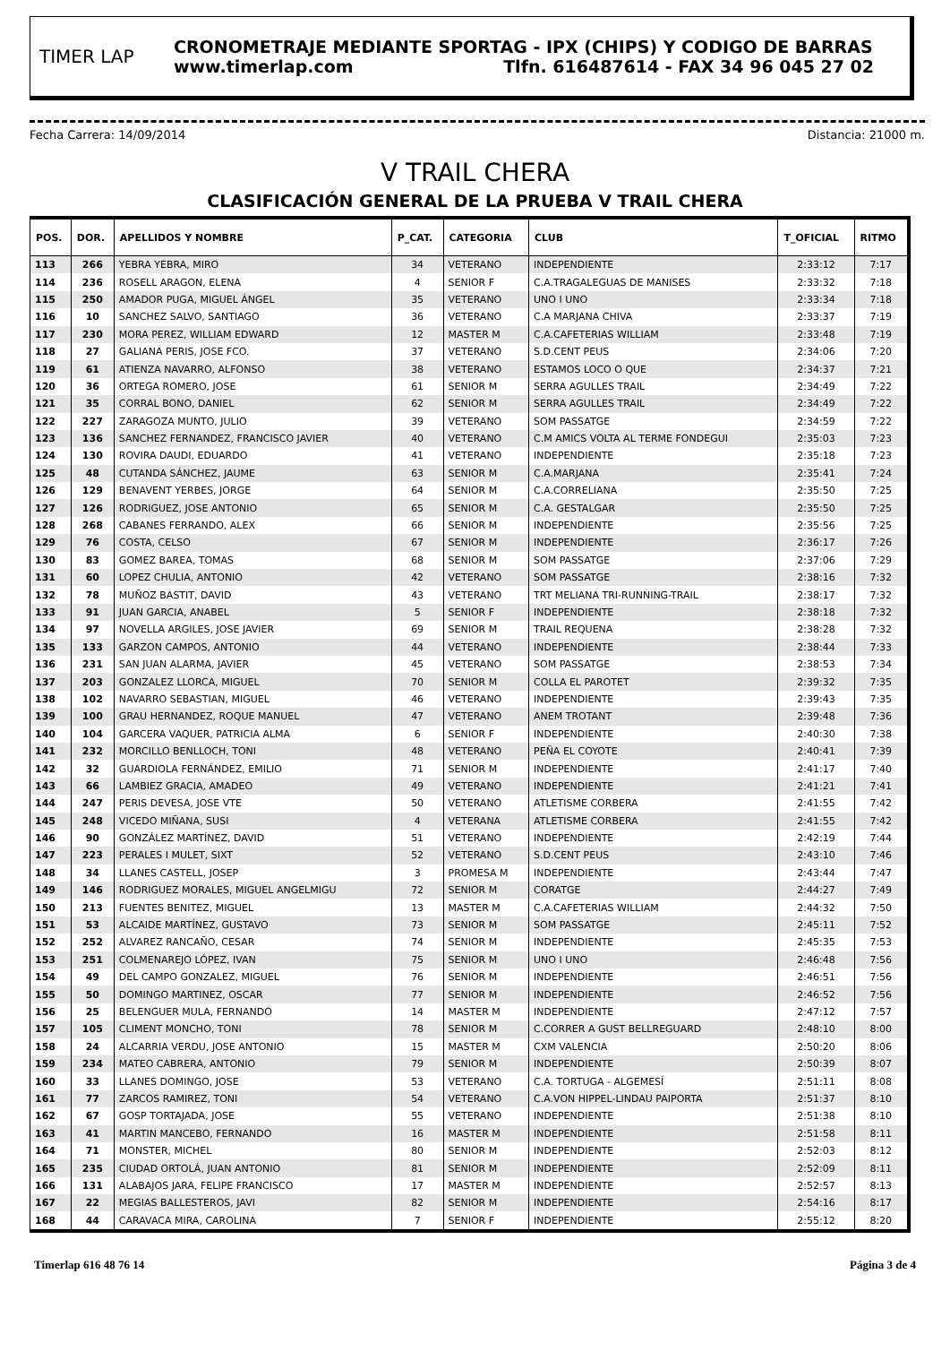TIMER LAP
CRONOMETRAJE MEDIANTE SPORTAG - IPX (CHIPS) Y CODIGO DE BARRAS
www.timerlap.com Tlfn. 616487614 - FAX 34 96 045 27 02
Fecha Carrera: 14/09/2014 Distancia: 21000 m.
V TRAIL CHERA
CLASIFICACIÓN GENERAL DE LA PRUEBA V TRAIL CHERA
| POS. | DOR. | APELLIDOS Y NOMBRE | P_CAT. | CATEGORIA | CLUB | T_OFICIAL | RITMO |
| --- | --- | --- | --- | --- | --- | --- | --- |
| 113 | 266 | YEBRA YEBRA, MIRO | 34 | VETERANO | INDEPENDIENTE | 2:33:12 | 7:17 |
| 114 | 236 | ROSELL ARAGON, ELENA | 4 | SENIOR F | C.A.TRAGALEGUAS DE MANISES | 2:33:32 | 7:18 |
| 115 | 250 | AMADOR PUGA, MIGUEL ÁNGEL | 35 | VETERANO | UNO I UNO | 2:33:34 | 7:18 |
| 116 | 10 | SANCHEZ SALVO, SANTIAGO | 36 | VETERANO | C.A MARJANA CHIVA | 2:33:37 | 7:19 |
| 117 | 230 | MORA PEREZ, WILLIAM EDWARD | 12 | MASTER M | C.A.CAFETERIAS WILLIAM | 2:33:48 | 7:19 |
| 118 | 27 | GALIANA PERIS, JOSE FCO. | 37 | VETERANO | S.D.CENT PEUS | 2:34:06 | 7:20 |
| 119 | 61 | ATIENZA NAVARRO, ALFONSO | 38 | VETERANO | ESTAMOS LOCO O QUE | 2:34:37 | 7:21 |
| 120 | 36 | ORTEGA ROMERO, JOSE | 61 | SENIOR M | SERRA AGULLES TRAIL | 2:34:49 | 7:22 |
| 121 | 35 | CORRAL BONO, DANIEL | 62 | SENIOR M | SERRA AGULLES TRAIL | 2:34:49 | 7:22 |
| 122 | 227 | ZARAGOZA MUNTO, JULIO | 39 | VETERANO | SOM PASSATGE | 2:34:59 | 7:22 |
| 123 | 136 | SANCHEZ FERNANDEZ, FRANCISCO JAVIER | 40 | VETERANO | C.M AMICS VOLTA AL TERME FONDEGUI | 2:35:03 | 7:23 |
| 124 | 130 | ROVIRA DAUDI, EDUARDO | 41 | VETERANO | INDEPENDIENTE | 2:35:18 | 7:23 |
| 125 | 48 | CUTANDA SÁNCHEZ, JAUME | 63 | SENIOR M | C.A.MARJANA | 2:35:41 | 7:24 |
| 126 | 129 | BENAVENT YERBES, JORGE | 64 | SENIOR M | C.A.CORRELIANA | 2:35:50 | 7:25 |
| 127 | 126 | RODRIGUEZ, JOSE ANTONIO | 65 | SENIOR M | C.A. GESTALGAR | 2:35:50 | 7:25 |
| 128 | 268 | CABANES FERRANDO, ALEX | 66 | SENIOR M | INDEPENDIENTE | 2:35:56 | 7:25 |
| 129 | 76 | COSTA, CELSO | 67 | SENIOR M | INDEPENDIENTE | 2:36:17 | 7:26 |
| 130 | 83 | GOMEZ BAREA, TOMAS | 68 | SENIOR M | SOM PASSATGE | 2:37:06 | 7:29 |
| 131 | 60 | LOPEZ CHULIA, ANTONIO | 42 | VETERANO | SOM PASSATGE | 2:38:16 | 7:32 |
| 132 | 78 | MUÑOZ BASTIT, DAVID | 43 | VETERANO | TRT MELIANA TRI-RUNNING-TRAIL | 2:38:17 | 7:32 |
| 133 | 91 | JUAN GARCIA, ANABEL | 5 | SENIOR F | INDEPENDIENTE | 2:38:18 | 7:32 |
| 134 | 97 | NOVELLA ARGILES, JOSE JAVIER | 69 | SENIOR M | TRAIL REQUENA | 2:38:28 | 7:32 |
| 135 | 133 | GARZON CAMPOS, ANTONIO | 44 | VETERANO | INDEPENDIENTE | 2:38:44 | 7:33 |
| 136 | 231 | SAN JUAN ALARMA, JAVIER | 45 | VETERANO | SOM PASSATGE | 2:38:53 | 7:34 |
| 137 | 203 | GONZALEZ LLORCA, MIGUEL | 70 | SENIOR M | COLLA EL PAROTET | 2:39:32 | 7:35 |
| 138 | 102 | NAVARRO SEBASTIAN, MIGUEL | 46 | VETERANO | INDEPENDIENTE | 2:39:43 | 7:35 |
| 139 | 100 | GRAU HERNANDEZ, ROQUE MANUEL | 47 | VETERANO | ANEM TROTANT | 2:39:48 | 7:36 |
| 140 | 104 | GARCERA VAQUER, PATRICIA ALMA | 6 | SENIOR F | INDEPENDIENTE | 2:40:30 | 7:38 |
| 141 | 232 | MORCILLO BENLLOCH, TONI | 48 | VETERANO | PEÑA EL COYOTE | 2:40:41 | 7:39 |
| 142 | 32 | GUARDIOLA FERNÁNDEZ, EMILIO | 71 | SENIOR M | INDEPENDIENTE | 2:41:17 | 7:40 |
| 143 | 66 | LAMBIEZ GRACIA, AMADEO | 49 | VETERANO | INDEPENDIENTE | 2:41:21 | 7:41 |
| 144 | 247 | PERIS DEVESA, JOSE VTE | 50 | VETERANO | ATLETISME CORBERA | 2:41:55 | 7:42 |
| 145 | 248 | VICEDO MIÑANA, SUSI | 4 | VETERANA | ATLETISME CORBERA | 2:41:55 | 7:42 |
| 146 | 90 | GONZÁLEZ MARTÍNEZ, DAVID | 51 | VETERANO | INDEPENDIENTE | 2:42:19 | 7:44 |
| 147 | 223 | PERALES I MULET, SIXT | 52 | VETERANO | S.D.CENT PEUS | 2:43:10 | 7:46 |
| 148 | 34 | LLANES CASTELL, JOSEP | 3 | PROMESA M | INDEPENDIENTE | 2:43:44 | 7:47 |
| 149 | 146 | RODRIGUEZ MORALES, MIGUEL ANGELMIGU | 72 | SENIOR M | CORATGE | 2:44:27 | 7:49 |
| 150 | 213 | FUENTES BENITEZ, MIGUEL | 13 | MASTER M | C.A.CAFETERIAS WILLIAM | 2:44:32 | 7:50 |
| 151 | 53 | ALCAIDE MARTÍNEZ, GUSTAVO | 73 | SENIOR M | SOM PASSATGE | 2:45:11 | 7:52 |
| 152 | 252 | ALVAREZ RANCAÑO, CESAR | 74 | SENIOR M | INDEPENDIENTE | 2:45:35 | 7:53 |
| 153 | 251 | COLMENAREJO LÓPEZ, IVAN | 75 | SENIOR M | UNO I UNO | 2:46:48 | 7:56 |
| 154 | 49 | DEL CAMPO GONZALEZ, MIGUEL | 76 | SENIOR M | INDEPENDIENTE | 2:46:51 | 7:56 |
| 155 | 50 | DOMINGO MARTINEZ, OSCAR | 77 | SENIOR M | INDEPENDIENTE | 2:46:52 | 7:56 |
| 156 | 25 | BELENGUER MULA, FERNANDO | 14 | MASTER M | INDEPENDIENTE | 2:47:12 | 7:57 |
| 157 | 105 | CLIMENT MONCHO, TONI | 78 | SENIOR M | C.CORRER A GUST BELLREGUARD | 2:48:10 | 8:00 |
| 158 | 24 | ALCARRIA VERDU, JOSE ANTONIO | 15 | MASTER M | CXM VALENCIA | 2:50:20 | 8:06 |
| 159 | 234 | MATEO CABRERA, ANTONIO | 79 | SENIOR M | INDEPENDIENTE | 2:50:39 | 8:07 |
| 160 | 33 | LLANES DOMINGO, JOSE | 53 | VETERANO | C.A. TORTUGA - ALGEMESÍ | 2:51:11 | 8:08 |
| 161 | 77 | ZARCOS RAMIREZ, TONI | 54 | VETERANO | C.A.VON HIPPEL-LINDAU PAIPORTA | 2:51:37 | 8:10 |
| 162 | 67 | GOSP TORTAJADA, JOSE | 55 | VETERANO | INDEPENDIENTE | 2:51:38 | 8:10 |
| 163 | 41 | MARTIN MANCEBO, FERNANDO | 16 | MASTER M | INDEPENDIENTE | 2:51:58 | 8:11 |
| 164 | 71 | MONSTER, MICHEL | 80 | SENIOR M | INDEPENDIENTE | 2:52:03 | 8:12 |
| 165 | 235 | CIUDAD ORTOLÁ, JUAN ANTONIO | 81 | SENIOR M | INDEPENDIENTE | 2:52:09 | 8:11 |
| 166 | 131 | ALABAJOS JARA, FELIPE FRANCISCO | 17 | MASTER M | INDEPENDIENTE | 2:52:57 | 8:13 |
| 167 | 22 | MEGIAS BALLESTEROS, JAVI | 82 | SENIOR M | INDEPENDIENTE | 2:54:16 | 8:17 |
| 168 | 44 | CARAVACA MIRA, CAROLINA | 7 | SENIOR F | INDEPENDIENTE | 2:55:12 | 8:20 |
Timerlap 616 48 76 14 Página 3 de 4